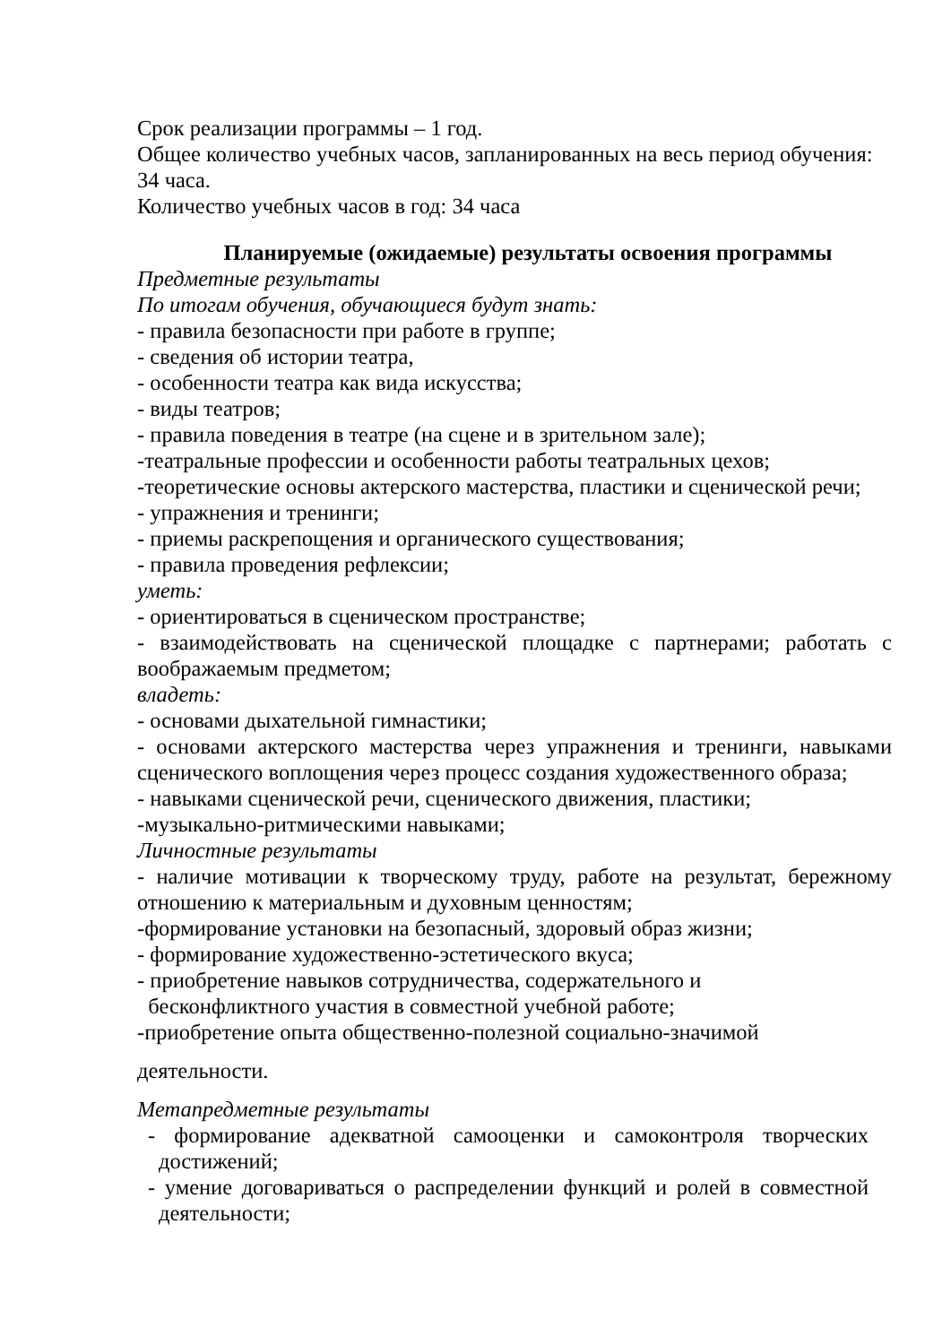Срок реализации программы – 1 год.
Общее количество учебных часов, запланированных на весь период обучения: 34 часа.
Количество учебных часов в год: 34 часа
Планируемые (ожидаемые) результаты освоения программы
Предметные результаты
По итогам обучения, обучающиеся будут знать:
- правила безопасности при работе в группе;
- сведения об истории театра,
- особенности театра как вида искусства;
- виды театров;
- правила поведения в театре (на сцене и в зрительном зале);
-театральные профессии и особенности работы театральных цехов;
-теоретические основы актерского мастерства, пластики и сценической речи;
- упражнения и тренинги;
- приемы раскрепощения и органического существования;
- правила проведения рефлексии;
уметь:
- ориентироваться в сценическом пространстве;
- взаимодействовать на сценической площадке с партнерами; работать с
воображаемым предметом;
владеть:
- основами дыхательной гимнастики;
- основами актерского мастерства через упражнения и тренинги, навыками
сценического воплощения через процесс создания художественного образа;
- навыками сценической речи, сценического движения, пластики;
-музыкально-ритмическими навыками;
Личностные результаты
- наличие мотивации к творческому труду, работе на результат, бережному
отношению к материальным и духовным ценностям;
-формирование установки на безопасный, здоровый образ жизни;
- формирование художественно-эстетического вкуса;
- приобретение навыков сотрудничества, содержательного и
бесконфликтного участия в совместной учебной работе;
-приобретение опыта общественно-полезной социально-значимой
деятельности.
Метапредметные результаты
- формирование адекватной самооценки и самоконтроля творческих
достижений;
- умение договариваться о распределении функций и ролей в совместной
деятельности;